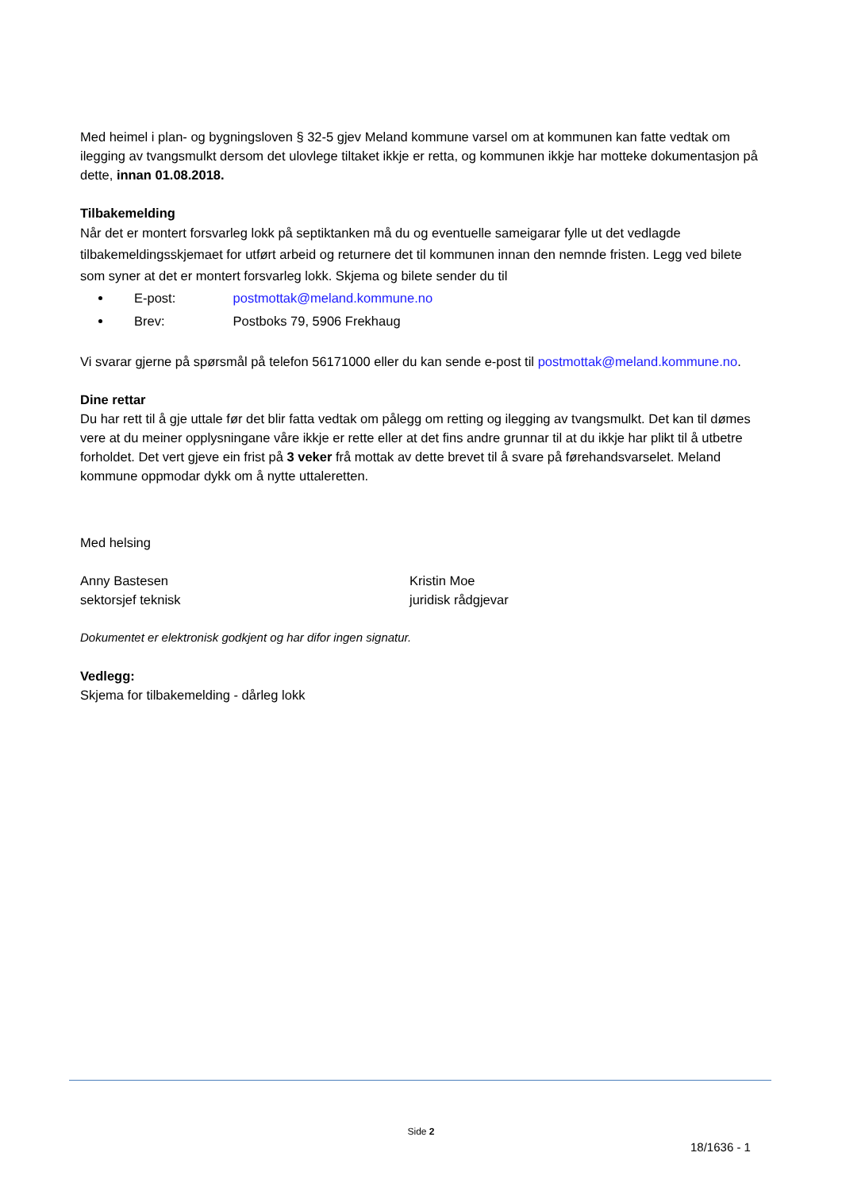Med heimel i plan- og bygningsloven § 32-5 gjev Meland kommune varsel om at kommunen kan fatte vedtak om ilegging av tvangsmulkt dersom det ulovlege tiltaket ikkje er retta, og kommunen ikkje har motteke dokumentasjon på dette, innan 01.08.2018.
Tilbakemelding
Når det er montert forsvarleg lokk på septiktanken må du og eventuelle sameigarar fylle ut det vedlagde tilbakemeldingsskjemaet for utført arbeid og returnere det til kommunen innan den nemnde fristen. Legg ved bilete som syner at det er montert forsvarleg lokk. Skjema og bilete sender du til
E-post: postmottak@meland.kommune.no
Brev: Postboks 79, 5906 Frekhaug
Vi svarar gjerne på spørsmål på telefon 56171000 eller du kan sende e-post til postmottak@meland.kommune.no.
Dine rettar
Du har rett til å gje uttale før det blir fatta vedtak om pålegg om retting og ilegging av tvangsmulkt. Det kan til dømes vere at du meiner opplysningane våre ikkje er rette eller at det fins andre grunnar til at du ikkje har plikt til å utbetre forholdet. Det vert gjeve ein frist på 3 veker frå mottak av dette brevet til å svare på førehandsvarselet. Meland kommune oppmodar dykk om å nytte uttaleretten.
Med helsing
Anny Bastesen
sektorsjef teknisk
Kristin Moe
juridisk rådgjevar
Dokumentet er elektronisk godkjent og har difor ingen signatur.
Vedlegg:
Skjema for tilbakemelding - dårleg lokk
Side 2
18/1636 - 1